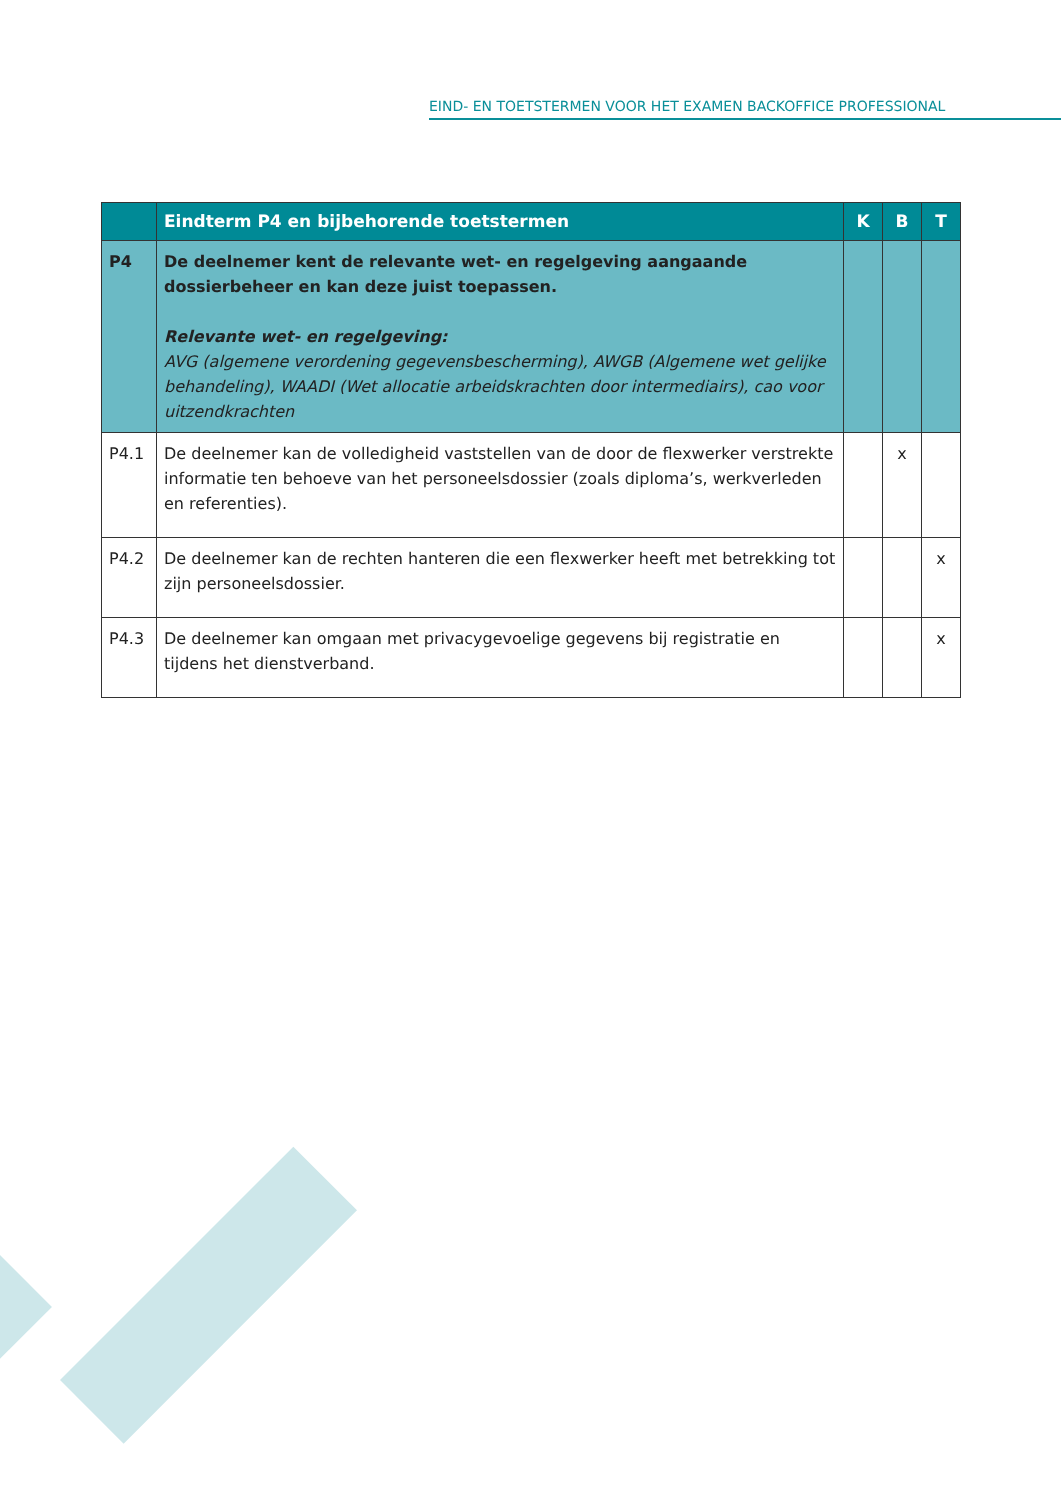EIND- EN TOETSTERMEN VOOR HET EXAMEN BACKOFFICE PROFESSIONAL
| | Eindterm P4 en bijbehorende toetstermen | K | B | T |
| --- | --- | --- | --- | --- |
| P4 | De deelnemer kent de relevante wet- en regelgeving aangaande dossierbeheer en kan deze juist toepassen. Relevante wet- en regelgeving: AVG (algemene verordening gegevensbescherming), AWGB (Algemene wet gelijke behandeling), WAADI (Wet allocatie arbeidskrachten door intermediairs), cao voor uitzendkrachten | | | |
| P4.1 | De deelnemer kan de volledigheid vaststellen van de door de flexwerker verstrekte informatie ten behoeve van het personeelsdossier (zoals diploma’s, werkverleden en referenties). | | x | |
| P4.2 | De deelnemer kan de rechten hanteren die een flexwerker heeft met betrekking tot zijn personeelsdossier. | | | x |
| P4.3 | De deelnemer kan omgaan met privacygevoelige gegevens bij registratie en tijdens het dienstverband. | | | x |